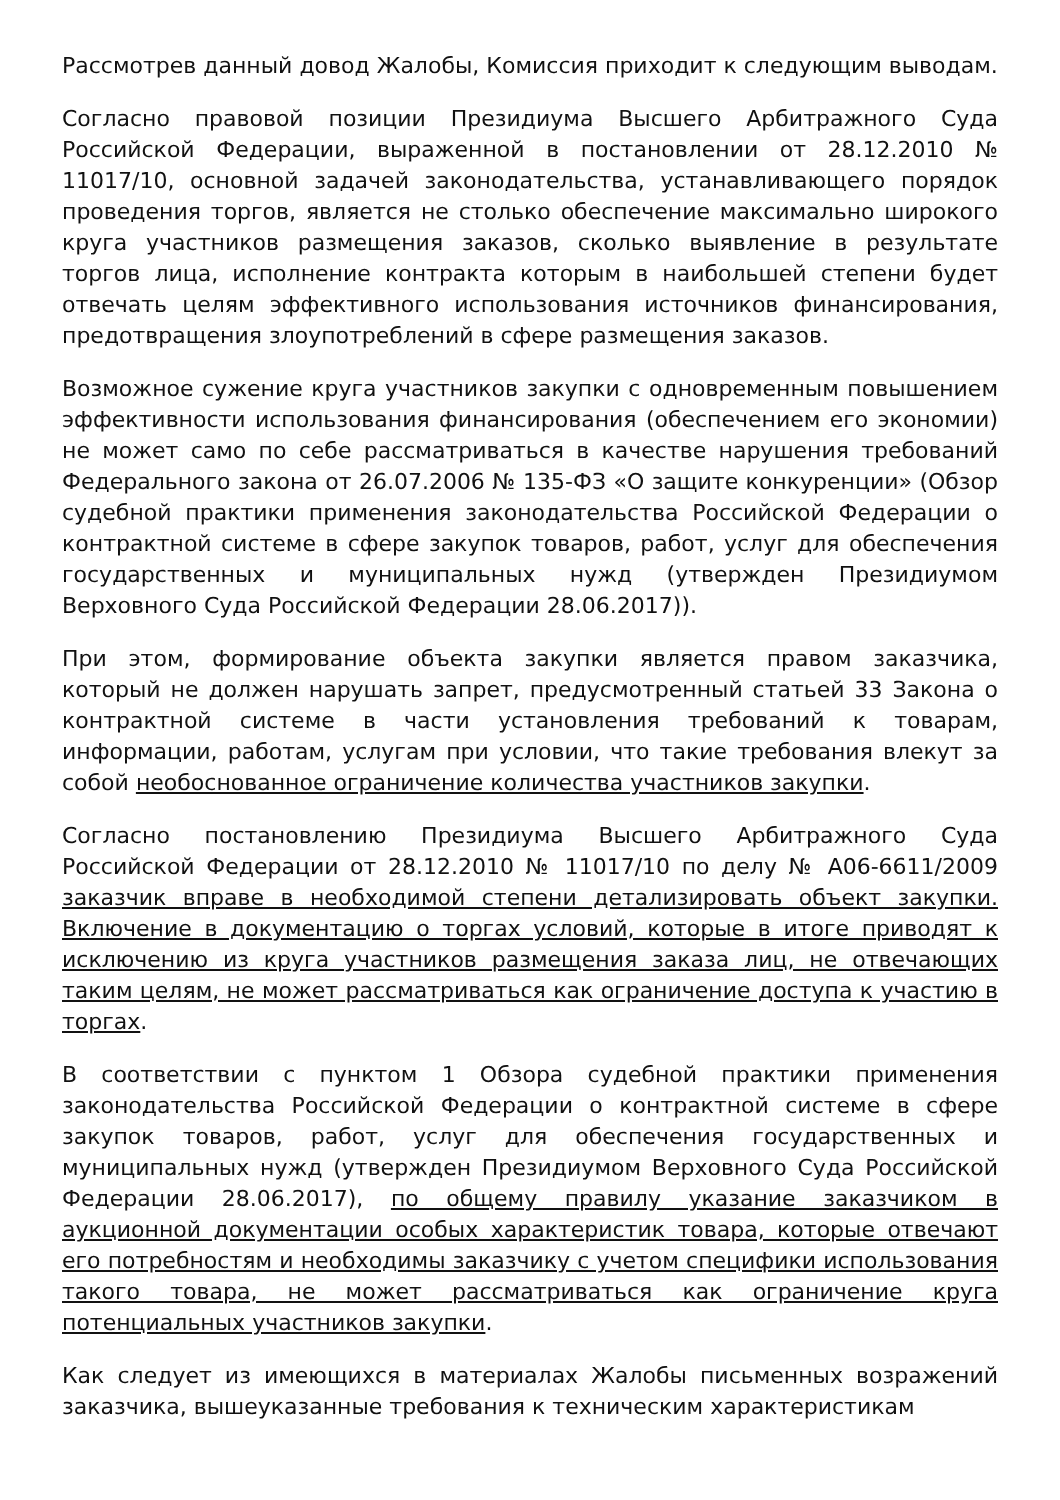Рассмотрев данный довод Жалобы, Комиссия приходит к следующим выводам.
Согласно правовой позиции Президиума Высшего Арбитражного Суда Российской Федерации, выраженной в постановлении от 28.12.2010 № 11017/10, основной задачей законодательства, устанавливающего порядок проведения торгов, является не столько обеспечение максимально широкого круга участников размещения заказов, сколько выявление в результате торгов лица, исполнение контракта которым в наибольшей степени будет отвечать целям эффективного использования источников финансирования, предотвращения злоупотреблений в сфере размещения заказов.
Возможное сужение круга участников закупки с одновременным повышением эффективности использования финансирования (обеспечением его экономии) не может само по себе рассматриваться в качестве нарушения требований Федерального закона от 26.07.2006 № 135-ФЗ «О защите конкуренции» (Обзор судебной практики применения законодательства Российской Федерации о контрактной системе в сфере закупок товаров, работ, услуг для обеспечения государственных и муниципальных нужд (утвержден Президиумом Верховного Суда Российской Федерации 28.06.2017)).
При этом, формирование объекта закупки является правом заказчика, который не должен нарушать запрет, предусмотренный статьей 33 Закона о контрактной системе в части установления требований к товарам, информации, работам, услугам при условии, что такие требования влекут за собой необоснованное ограничение количества участников закупки.
Согласно постановлению Президиума Высшего Арбитражного Суда Российской Федерации от 28.12.2010 № 11017/10 по делу № А06-6611/2009 заказчик вправе в необходимой степени детализировать объект закупки. Включение в документацию о торгах условий, которые в итоге приводят к исключению из круга участников размещения заказа лиц, не отвечающих таким целям, не может рассматриваться как ограничение доступа к участию в торгах.
В соответствии с пунктом 1 Обзора судебной практики применения законодательства Российской Федерации о контрактной системе в сфере закупок товаров, работ, услуг для обеспечения государственных и муниципальных нужд (утвержден Президиумом Верховного Суда Российской Федерации 28.06.2017), по общему правилу указание заказчиком в аукционной документации особых характеристик товара, которые отвечают его потребностям и необходимы заказчику с учетом специфики использования такого товара, не может рассматриваться как ограничение круга потенциальных участников закупки.
Как следует из имеющихся в материалах Жалобы письменных возражений заказчика, вышеуказанные требования к техническим характеристикам